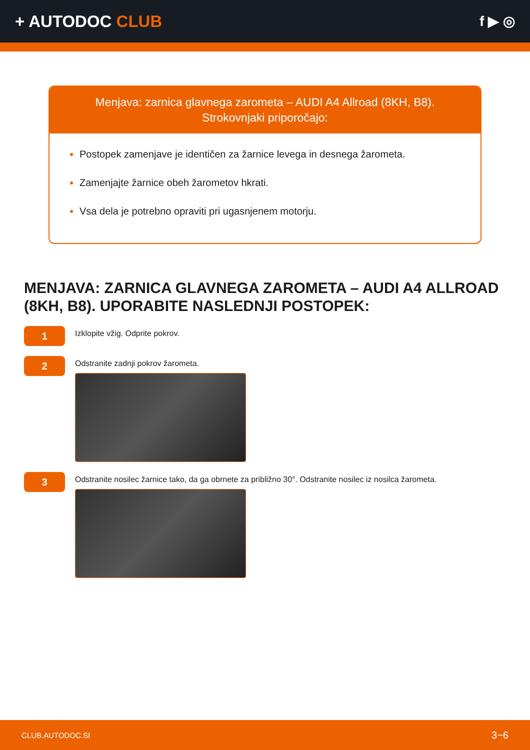+ AUTODOC CLUB
f ▶ ◎
Menjava: zarnica glavnega zarometa – AUDI A4 Allroad (8KH, B8).
Strokovnjaki priporočajo:
Postopek zamenjave je identičen za žarnice levega in desnega žarometa.
Zamenjajte žarnice obeh žarometov hkrati.
Vsa dela je potrebno opraviti pri ugasnjenem motorju.
MENJAVA: ZARNICA GLAVNEGA ZAROMETA – AUDI A4 ALLROAD (8KH, B8). UPORABITE NASLEDNJI POSTOPEK:
1
Izklopite vžig. Odprite pokrov.
2
Odstranite zadnji pokrov žarometa.
3
Odstranite nosilec žarnice tako, da ga obrnete za približno 30°. Odstranite nosilec iz nosilca žarometa.
CLUB.AUTODOC.SI 3−6